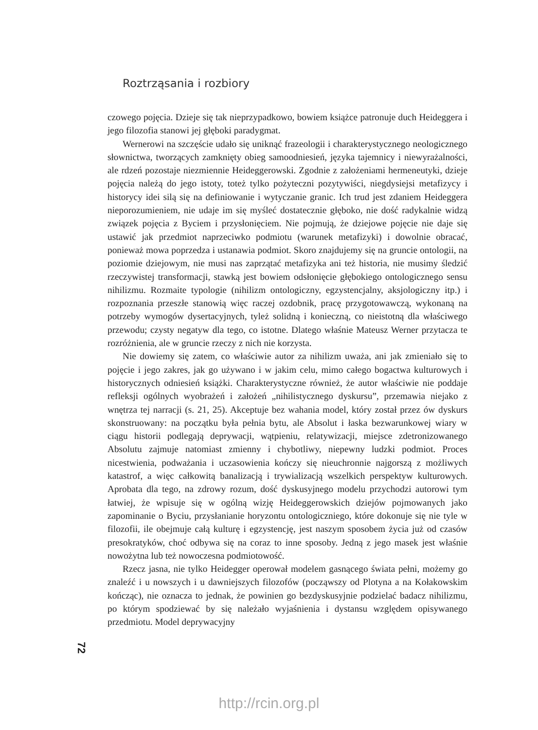Roztrząsania i rozbiory
czowego pojęcia. Dzieje się tak nieprzypadkowo, bowiem książce patronuje duch Heideggera i jego filozofia stanowi jej głęboki paradygmat.
Wernerowi na szczęście udało się uniknąć frazeologii i charakterystycznego neologicznego słownictwa, tworzących zamknięty obieg samoodniesień, języka tajemnicy i niewyrażalności, ale rdzeń pozostaje niezmiennie Heideggerowski. Zgodnie z założeniami hermeneutyki, dzieje pojęcia należą do jego istoty, toteż tylko pożyteczni pozytywiści, niegdysiejsi metafizycy i historycy idei silą się na definiowanie i wytyczanie granic. Ich trud jest zdaniem Heideggera nieporozumieniem, nie udaje im się myśleć dostatecznie głęboko, nie dość radykalnie widzą związek pojęcia z Byciem i przysłonięciem. Nie pojmują, że dziejowe pojęcie nie daje się ustawić jak przedmiot naprzeciwko podmiotu (warunek metafizyki) i dowolnie obracać, ponieważ mowa poprzedza i ustanawia podmiot. Skoro znajdujemy się na gruncie ontologii, na poziomie dziejowym, nie musi nas zaprzątać metafizyka ani też historia, nie musimy śledzić rzeczywistej transformacji, stawką jest bowiem odsłonięcie głębokiego ontologicznego sensu nihilizmu. Rozmaite typologie (nihilizm ontologiczny, egzystencjalny, aksjologiczny itp.) i rozpoznania przeszłe stanowią więc raczej ozdobnik, pracę przygotowawczą, wykonaną na potrzeby wymogów dysertacyjnych, tyleż solidną i konieczną, co nieistotną dla właściwego przewodu; czysty negatyw dla tego, co istotne. Dlatego właśnie Mateusz Werner przytacza te rozróżnienia, ale w gruncie rzeczy z nich nie korzysta.
Nie dowiemy się zatem, co właściwie autor za nihilizm uważa, ani jak zmieniało się to pojęcie i jego zakres, jak go używano i w jakim celu, mimo całego bogactwa kulturowych i historycznych odniesień książki. Charakterystyczne również, że autor właściwie nie poddaje refleksji ogólnych wyobrażeń i założeń „nihilistycznego dyskursu”, przemawia niejako z wnętrza tej narracji (s. 21, 25). Akceptuje bez wahania model, który został przez ów dyskurs skonstruowany: na początku była pełnia bytu, ale Absolut i łaska bezwarunkowej wiary w ciągu historii podlegają deprywacji, wątpieniu, relatywizacji, miejsce zdetronizowanego Absolutu zajmuje natomiast zmienny i chybotliwy, niepewny ludzki podmiot. Proces nicestwienia, podważania i uczasowienia kończy się nieuchronnie najgorszą z możliwych katastrof, a więc całkowitą banalizacją i trywializacją wszelkich perspektyw kulturowych. Aprobata dla tego, na zdrowy rozum, dość dyskusyjnego modelu przychodzi autorowi tym łatwiej, że wpisuje się w ogólną wizję Heideggerowskich dziejów pojmowanych jako zapominanie o Byciu, przysłanianie horyzontu ontologiczniego, które dokonuje się nie tyle w filozofii, ile obejmuje całą kulturę i egzystencję, jest naszym sposobem życia już od czasów presokratyków, choć odbywa się na coraz to inne sposoby. Jedną z jego masek jest właśnie nowożytna lub też nowoczesna podmiotowość.
Rzecz jasna, nie tylko Heidegger operował modelem gasnącego świata pełni, możemy go znaleźć i u nowszych i u dawniejszych filozofów (począwszy od Plotyna a na Kołakowskim kończąc), nie oznacza to jednak, że powinien go bezdyskusyjnie podzielać badacz nihilizmu, po którym spodziewać by się należało wyjaśnienia i dystansu względem opisywanego przedmiotu. Model deprywacyjny
72
http://rcin.org.pl